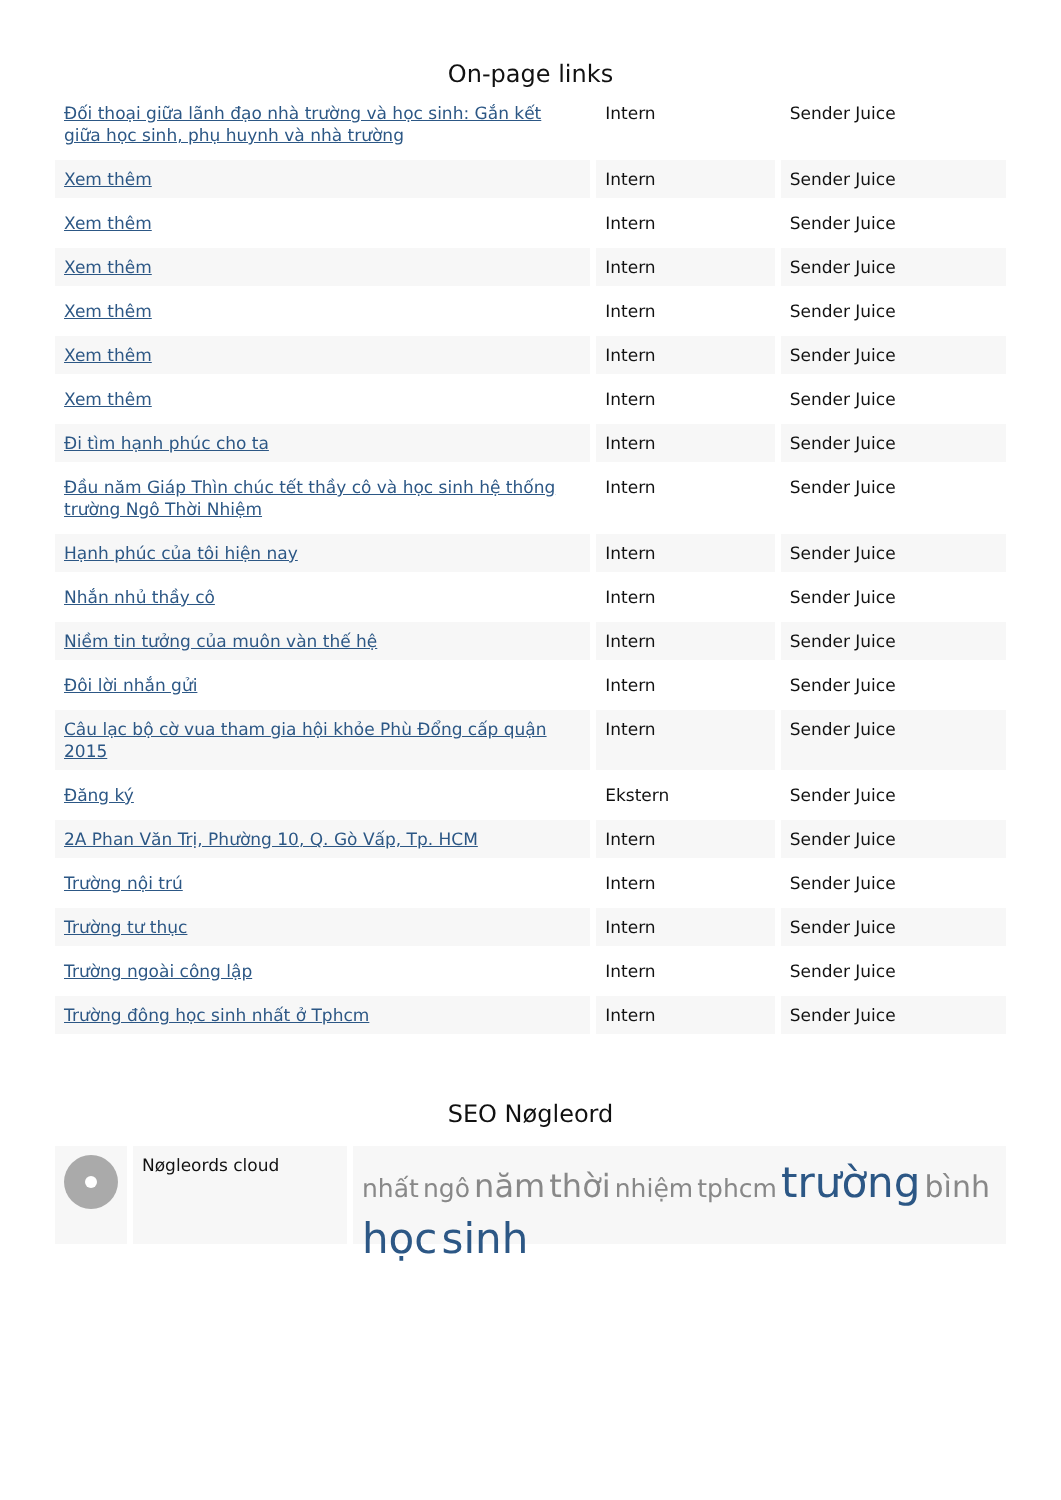On-page links
| Đối thoại giữa lãnh đạo nhà trường và học sinh: Gắn kết giữa học sinh, phụ huynh và nhà trường | Intern | Sender Juice |
| Xem thêm | Intern | Sender Juice |
| Xem thêm | Intern | Sender Juice |
| Xem thêm | Intern | Sender Juice |
| Xem thêm | Intern | Sender Juice |
| Xem thêm | Intern | Sender Juice |
| Xem thêm | Intern | Sender Juice |
| Đi tìm hạnh phúc cho ta | Intern | Sender Juice |
| Đầu năm Giáp Thìn chúc tết thầy cô và học sinh hệ thống trường Ngô Thời Nhiệm | Intern | Sender Juice |
| Hạnh phúc của tôi hiện nay | Intern | Sender Juice |
| Nhắn nhủ thầy cô | Intern | Sender Juice |
| Niềm tin tưởng của muôn vàn thế hệ | Intern | Sender Juice |
| Đôi lời nhắn gửi | Intern | Sender Juice |
| Câu lạc bộ cờ vua tham gia hội khỏe Phù Đổng cấp quận 2015 | Intern | Sender Juice |
| Đăng ký | Ekstern | Sender Juice |
| 2A Phan Văn Trị, Phường 10, Q. Gò Vấp, Tp. HCM | Intern | Sender Juice |
| Trường nội trú | Intern | Sender Juice |
| Trường tư thục | Intern | Sender Juice |
| Trường ngoài công lập | Intern | Sender Juice |
| Trường đông học sinh nhất ở Tphcm | Intern | Sender Juice |
SEO Nøgleord
Nøgleords cloud
nhất ngô năm thời nhiệm tphcm trường bình học sinh